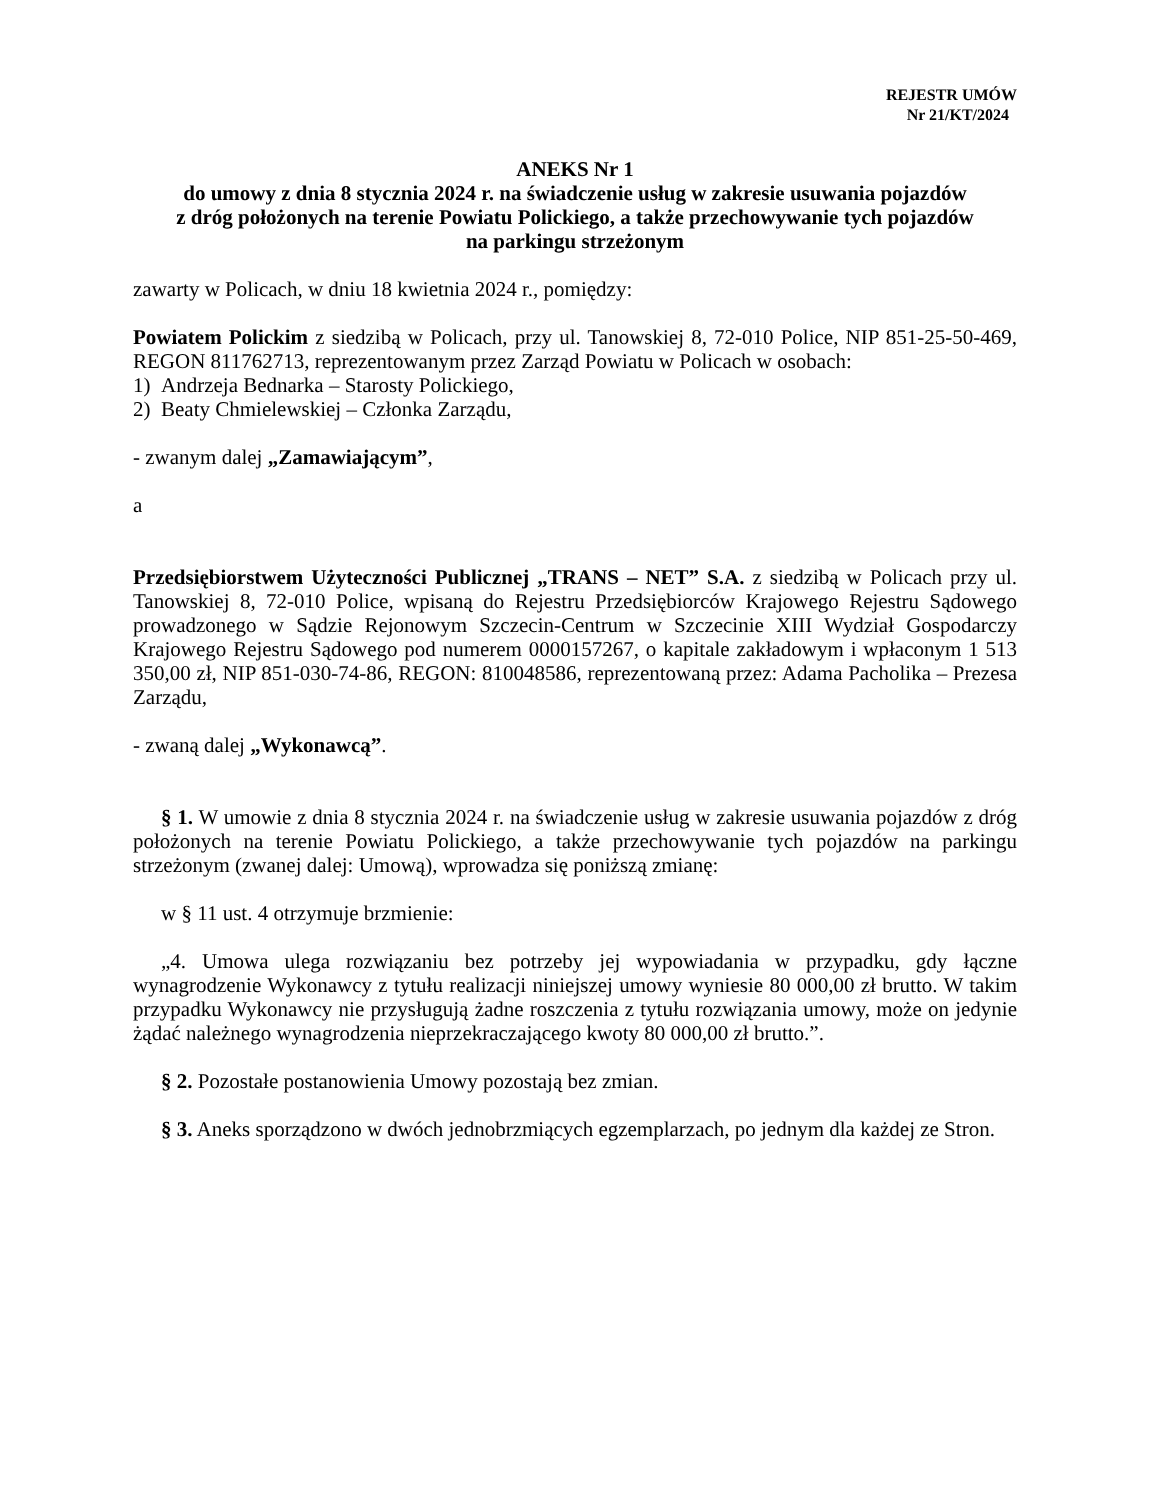REJESTR UMÓW
Nr 21/KT/2024
ANEKS Nr 1
do umowy z dnia 8 stycznia 2024 r. na świadczenie usług w zakresie usuwania pojazdów
z dróg położonych na terenie Powiatu Polickiego, a także przechowywanie tych pojazdów
na parkingu strzeżonym
zawarty w Policach, w dniu 18 kwietnia 2024 r., pomiędzy:
Powiatem Polickim z siedzibą w Policach, przy ul. Tanowskiej 8, 72-010 Police, NIP 851-25-50-469, REGON 811762713, reprezentowanym przez Zarząd Powiatu w Policach w osobach:
1) Andrzeja Bednarka – Starosty Polickiego,
2) Beaty Chmielewskiej – Członka Zarządu,
- zwanym dalej „Zamawiającym”,
a
Przedsiębiorstwem Użyteczności Publicznej „TRANS – NET” S.A. z siedzibą w Policach przy ul. Tanowskiej 8, 72-010 Police, wpisaną do Rejestru Przedsiębiorców Krajowego Rejestru Sądowego prowadzonego w Sądzie Rejonowym Szczecin-Centrum w Szczecinie XIII Wydział Gospodarczy Krajowego Rejestru Sądowego pod numerem 0000157267, o kapitale zakładowym i wpłaconym 1 513 350,00 zł, NIP 851-030-74-86, REGON: 810048586, reprezentowaną przez: Adama Pacholika – Prezesa Zarządu,
- zwaną dalej „Wykonawcą”.
§ 1. W umowie z dnia 8 stycznia 2024 r. na świadczenie usług w zakresie usuwania pojazdów z dróg położonych na terenie Powiatu Polickiego, a także przechowywanie tych pojazdów na parkingu strzeżonym (zwanej dalej: Umową), wprowadza się poniższą zmianę:
w § 11 ust. 4 otrzymuje brzmienie:
„4. Umowa ulega rozwiązaniu bez potrzeby jej wypowiadania w przypadku, gdy łączne wynagrodzenie Wykonawcy z tytułu realizacji niniejszej umowy wyniesie 80 000,00 zł brutto. W takim przypadku Wykonawcy nie przysługują żadne roszczenia z tytułu rozwiązania umowy, może on jedynie żądać należnego wynagrodzenia nieprzekraczającego kwoty 80 000,00 zł brutto.”.
§ 2. Pozostałe postanowienia Umowy pozostają bez zmian.
§ 3. Aneks sporządzono w dwóch jednobrzmiących egzemplarzach, po jednym dla każdej ze Stron.